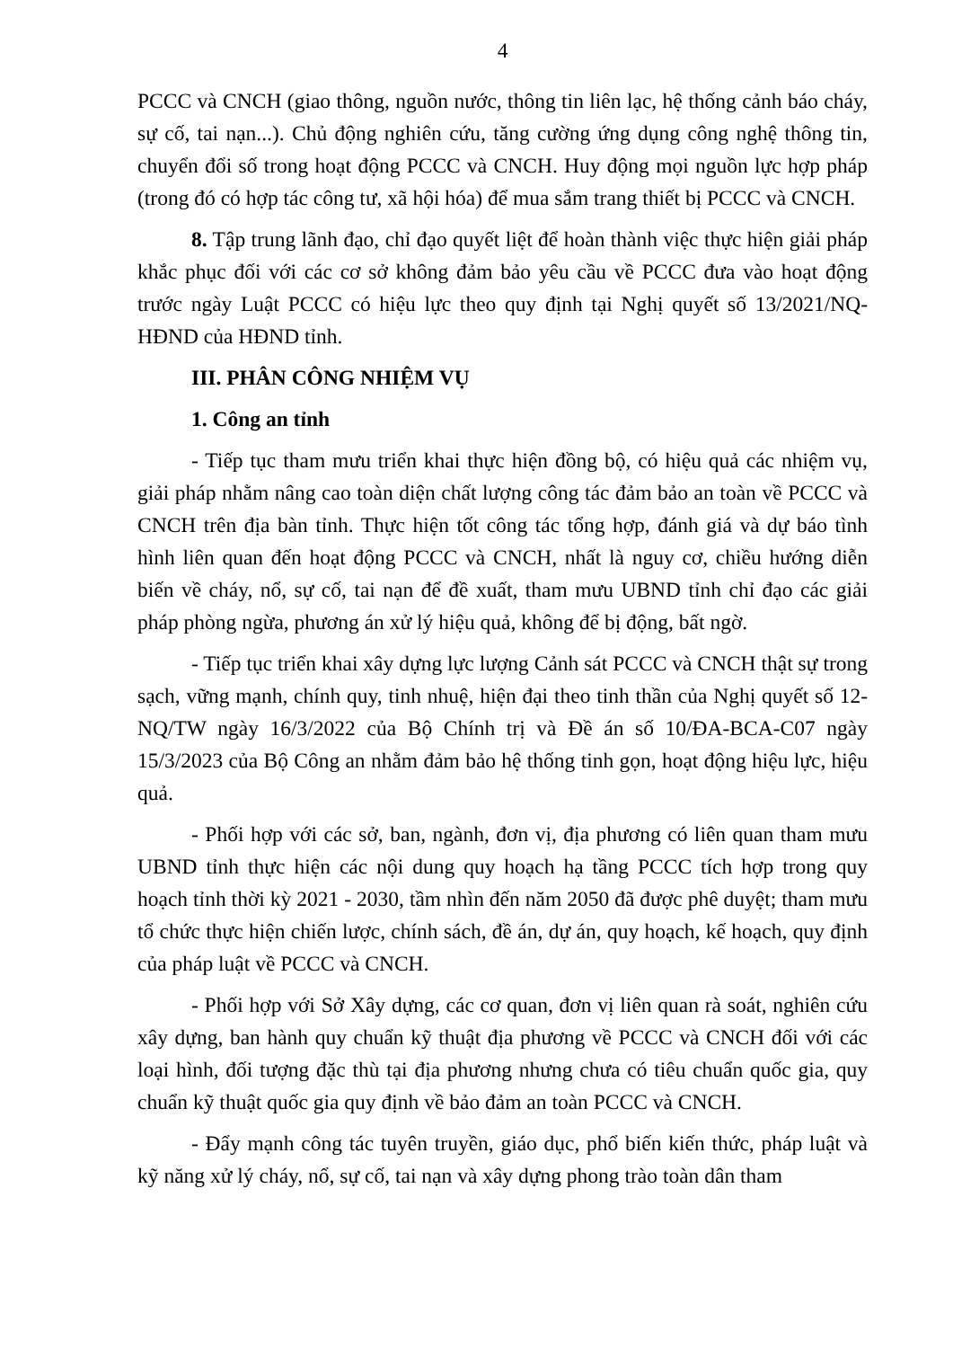4
PCCC và CNCH (giao thông, nguồn nước, thông tin liên lạc, hệ thống cảnh báo cháy, sự cố, tai nạn...). Chủ động nghiên cứu, tăng cường ứng dụng công nghệ thông tin, chuyển đổi số trong hoạt động PCCC và CNCH. Huy động mọi nguồn lực hợp pháp (trong đó có hợp tác công tư, xã hội hóa) để mua sắm trang thiết bị PCCC và CNCH.
8. Tập trung lãnh đạo, chỉ đạo quyết liệt để hoàn thành việc thực hiện giải pháp khắc phục đối với các cơ sở không đảm bảo yêu cầu về PCCC đưa vào hoạt động trước ngày Luật PCCC có hiệu lực theo quy định tại Nghị quyết số 13/2021/NQ-HĐND của HĐND tỉnh.
III. PHÂN CÔNG NHIỆM VỤ
1. Công an tỉnh
- Tiếp tục tham mưu triển khai thực hiện đồng bộ, có hiệu quả các nhiệm vụ, giải pháp nhằm nâng cao toàn diện chất lượng công tác đảm bảo an toàn về PCCC và CNCH trên địa bàn tỉnh. Thực hiện tốt công tác tổng hợp, đánh giá và dự báo tình hình liên quan đến hoạt động PCCC và CNCH, nhất là nguy cơ, chiều hướng diễn biến về cháy, nổ, sự cố, tai nạn để đề xuất, tham mưu UBND tỉnh chỉ đạo các giải pháp phòng ngừa, phương án xử lý hiệu quả, không để bị động, bất ngờ.
- Tiếp tục triển khai xây dựng lực lượng Cảnh sát PCCC và CNCH thật sự trong sạch, vững mạnh, chính quy, tinh nhuệ, hiện đại theo tinh thần của Nghị quyết số 12-NQ/TW ngày 16/3/2022 của Bộ Chính trị và Đề án số 10/ĐA-BCA-C07 ngày 15/3/2023 của Bộ Công an nhằm đảm bảo hệ thống tinh gọn, hoạt động hiệu lực, hiệu quả.
- Phối hợp với các sở, ban, ngành, đơn vị, địa phương có liên quan tham mưu UBND tỉnh thực hiện các nội dung quy hoạch hạ tầng PCCC tích hợp trong quy hoạch tỉnh thời kỳ 2021 - 2030, tầm nhìn đến năm 2050 đã được phê duyệt; tham mưu tổ chức thực hiện chiến lược, chính sách, đề án, dự án, quy hoạch, kế hoạch, quy định của pháp luật về PCCC và CNCH.
- Phối hợp với Sở Xây dựng, các cơ quan, đơn vị liên quan rà soát, nghiên cứu xây dựng, ban hành quy chuẩn kỹ thuật địa phương về PCCC và CNCH đối với các loại hình, đối tượng đặc thù tại địa phương nhưng chưa có tiêu chuẩn quốc gia, quy chuẩn kỹ thuật quốc gia quy định về bảo đảm an toàn PCCC và CNCH.
- Đẩy mạnh công tác tuyên truyền, giáo dục, phổ biến kiến thức, pháp luật và kỹ năng xử lý cháy, nổ, sự cố, tai nạn và xây dựng phong trào toàn dân tham